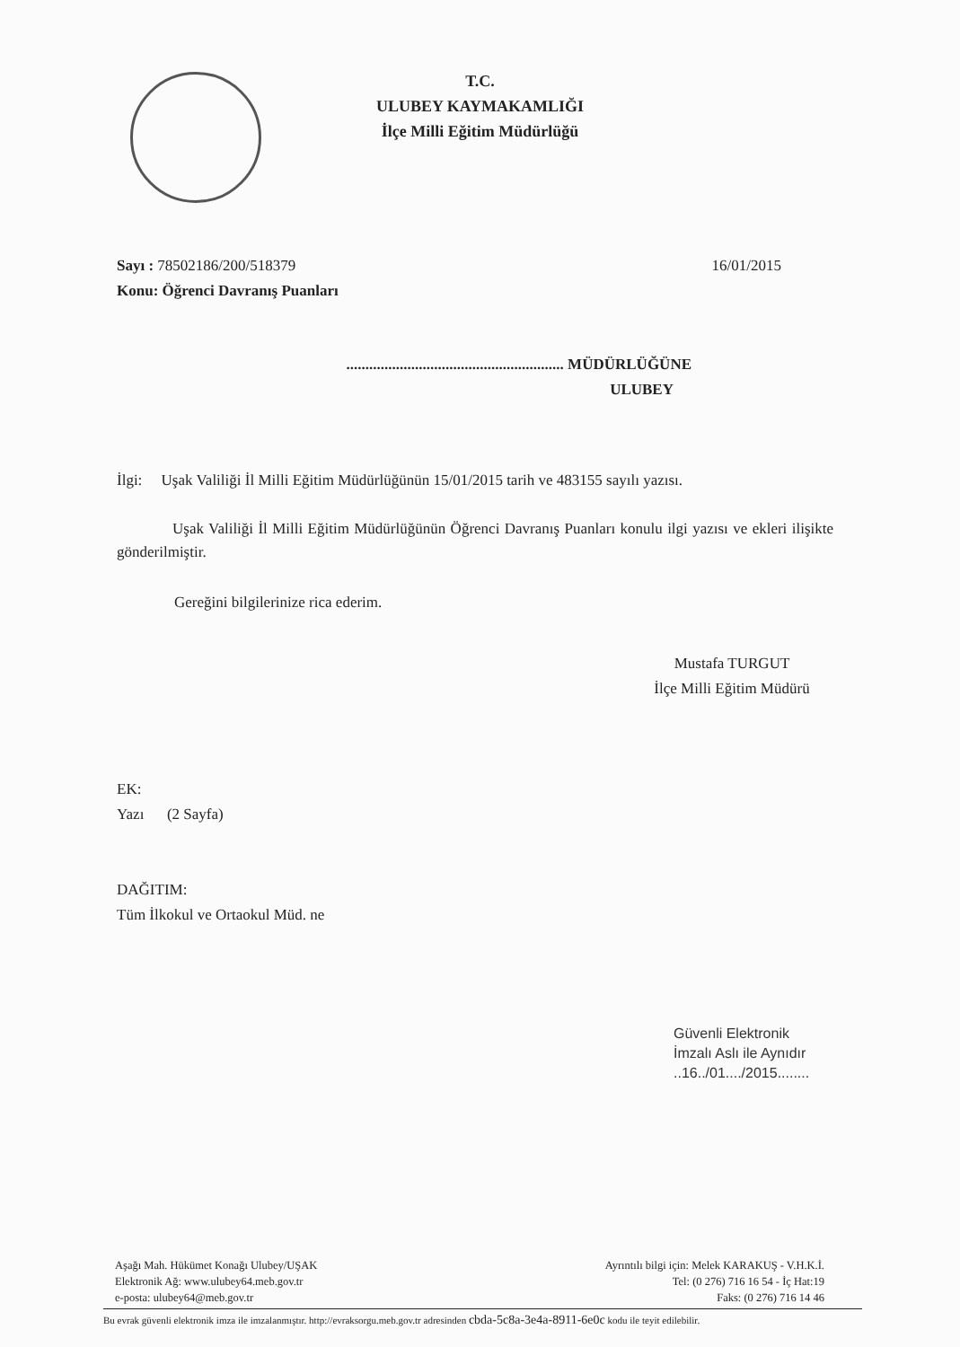T.C.
ULUBEY KAYMAKAMLIĞI
İlçe Milli Eğitim Müdürlüğü
Sayı : 78502186/200/518379 16/01/2015
Konu: Öğrenci Davranış Puanları
......................................................... MÜDÜRLÜĞÜNE
ULUBEY
İlgi: Uşak Valiliği İl Milli Eğitim Müdürlüğünün 15/01/2015 tarih ve 483155 sayılı yazısı.
Uşak Valiliği İl Milli Eğitim Müdürlüğünün Öğrenci Davranış Puanları konulu ilgi yazısı ve ekleri ilişikte gönderilmiştir.
Gereğini bilgilerinize rica ederim.
Mustafa TURGUT
İlçe Milli Eğitim Müdürü
EK:
Yazı (2 Sayfa)
DAĞITIM:
Tüm İlkokul ve Ortaokul Müd. ne
Güvenli Elektronik
İmzalı Aslı ile Aynıdır
..16../01..../2015........
Aşağı Mah. Hükümet Konağı Ulubey/UŞAK
Elektronik Ağ: www.ulubey64.meb.gov.tr
e-posta: ulubey64@meb.gov.tr
Ayrıntılı bilgi için: Melek KARAKUŞ - V.H.K.İ.
Tel: (0 276) 716 16 54 - İç Hat:19
Faks: (0 276) 716 14 46
Bu evrak güvenli elektronik imza ile imzalanmıştır. http://evraksorgu.meb.gov.tr adresinden cbda-5c8a-3e4a-8911-6e0c kodu ile teyit edilebilir.